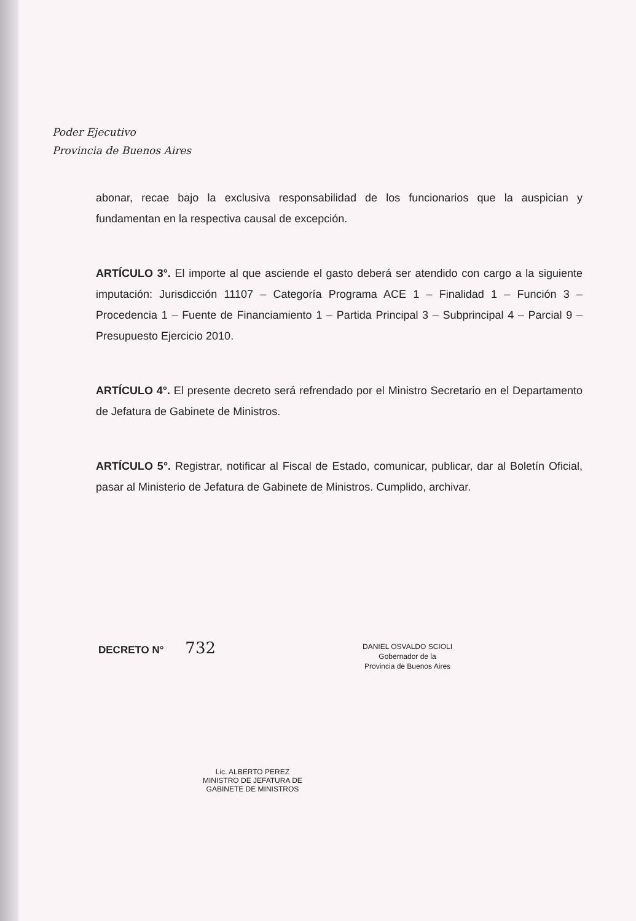Poder Ejecutivo
Provincia de Buenos Aires
abonar, recae bajo la exclusiva responsabilidad de los funcionarios que la auspician y fundamentan en la respectiva causal de excepción.
ARTÍCULO 3°. El importe al que asciende el gasto deberá ser atendido con cargo a la siguiente imputación: Jurisdicción 11107 – Categoría Programa ACE 1 – Finalidad 1 – Función 3 – Procedencia 1 – Fuente de Financiamiento 1 – Partida Principal 3 – Subprincipal 4 – Parcial 9 – Presupuesto Ejercicio 2010.
ARTÍCULO 4°. El presente decreto será refrendado por el Ministro Secretario en el Departamento de Jefatura de Gabinete de Ministros.
ARTÍCULO 5°. Registrar, notificar al Fiscal de Estado, comunicar, publicar, dar al Boletín Oficial, pasar al Ministerio de Jefatura de Gabinete de Ministros. Cumplido, archivar.
DECRETO N° 732
DANIEL OSVALDO SCIOLI
Gobernador de la
Provincia de Buenos Aires
Lic. ALBERTO PEREZ
MINISTRO DE JEFATURA DE
GABINETE DE MINISTROS